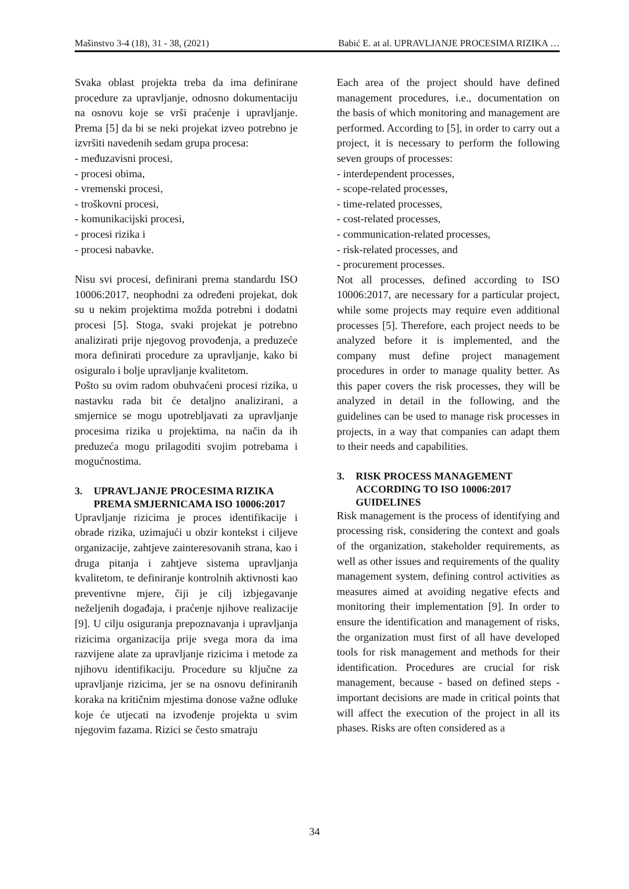Mašinstvo 3-4 (18), 31 - 38, (2021) Babić E. at al. UPRAVLJANJE PROCESIMA RIZIKA …
Svaka oblast projekta treba da ima definirane procedure za upravljanje, odnosno dokumentaciju na osnovu koje se vrši praćenje i upravljanje. Prema [5] da bi se neki projekat izveo potrebno je izvršiti navedenih sedam grupa procesa:
- međuzavisni procesi,
- procesi obima,
- vremenski procesi,
- troškovni procesi,
- komunikacijski procesi,
- procesi rizika i
- procesi nabavke.
Nisu svi procesi, definirani prema standardu ISO 10006:2017, neophodni za određeni projekat, dok su u nekim projektima možda potrebni i dodatni procesi [5]. Stoga, svaki projekat je potrebno analizirati prije njegovog provođenja, a preduzeće mora definirati procedure za upravljanje, kako bi osiguralo i bolje upravljanje kvalitetom.
Pošto su ovim radom obuhvaćeni procesi rizika, u nastavku rada bit će detaljno analizirani, a smjernice se mogu upotrebljavati za upravljanje procesima rizika u projektima, na način da ih preduzeća mogu prilagoditi svojim potrebama i mogućnostima.
3. UPRAVLJANJE PROCESIMA RIZIKA PREMA SMJERNICAMA ISO 10006:2017
Upravljanje rizicima je proces identifikacije i obrade rizika, uzimajući u obzir kontekst i ciljeve organizacije, zahtjeve zainteresovanih strana, kao i druga pitanja i zahtjeve sistema upravljanja kvalitetom, te definiranje kontrolnih aktivnosti kao preventivne mjere, čiji je cilj izbjegavanje neželjenih događaja, i praćenje njihove realizacije [9]. U cilju osiguranja prepoznavanja i upravljanja rizicima organizacija prije svega mora da ima razvijene alate za upravljanje rizicima i metode za njihovu identifikaciju. Procedure su ključne za upravljanje rizicima, jer se na osnovu definiranih koraka na kritičnim mjestima donose važne odluke koje će utjecati na izvođenje projekta u svim njegovim fazama. Rizici se često smatraju
Each area of the project should have defined management procedures, i.e., documentation on the basis of which monitoring and management are performed. According to [5], in order to carry out a project, it is necessary to perform the following seven groups of processes:
- interdependent processes,
- scope-related processes,
- time-related processes,
- cost-related processes,
- communication-related processes,
- risk-related processes, and
- procurement processes.
Not all processes, defined according to ISO 10006:2017, are necessary for a particular project, while some projects may require even additional processes [5]. Therefore, each project needs to be analyzed before it is implemented, and the company must define project management procedures in order to manage quality better. As this paper covers the risk processes, they will be analyzed in detail in the following, and the guidelines can be used to manage risk processes in projects, in a way that companies can adapt them to their needs and capabilities.
3. RISK PROCESS MANAGEMENT ACCORDING TO ISO 10006:2017 GUIDELINES
Risk management is the process of identifying and processing risk, considering the context and goals of the organization, stakeholder requirements, as well as other issues and requirements of the quality management system, defining control activities as measures aimed at avoiding negative efects and monitoring their implementation [9]. In order to ensure the identification and management of risks, the organization must first of all have developed tools for risk management and methods for their identification. Procedures are crucial for risk management, because - based on defined steps - important decisions are made in critical points that will affect the execution of the project in all its phases. Risks are often considered as a
34